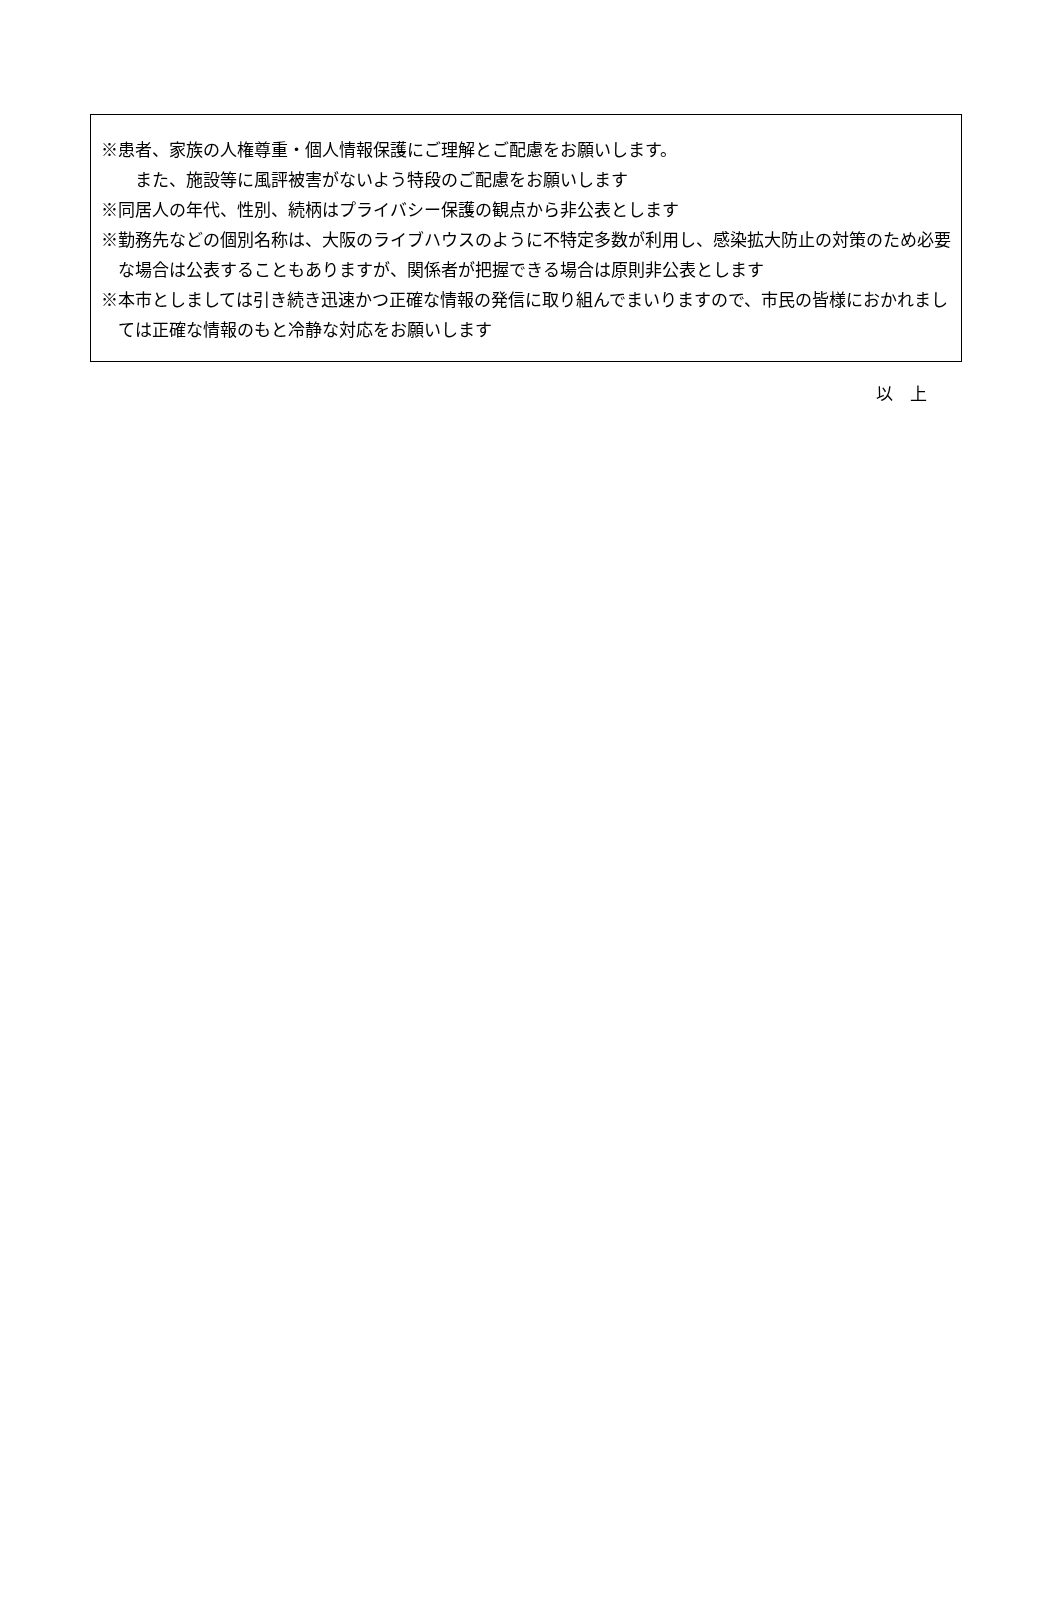※患者、家族の人権尊重・個人情報保護にご理解とご配慮をお願いします。
　また、施設等に風評被害がないよう特段のご配慮をお願いします
※同居人の年代、性別、続柄はプライバシー保護の観点から非公表とします
※勤務先などの個別名称は、大阪のライブハウスのように不特定多数が利用し、感染拡大防止の対策のため必要な場合は公表することもありますが、関係者が把握できる場合は原則非公表とします
※本市としましては引き続き迅速かつ正確な情報の発信に取り組んでまいりますので、市民の皆様におかれましては正確な情報のもと冷静な対応をお願いします
以　上